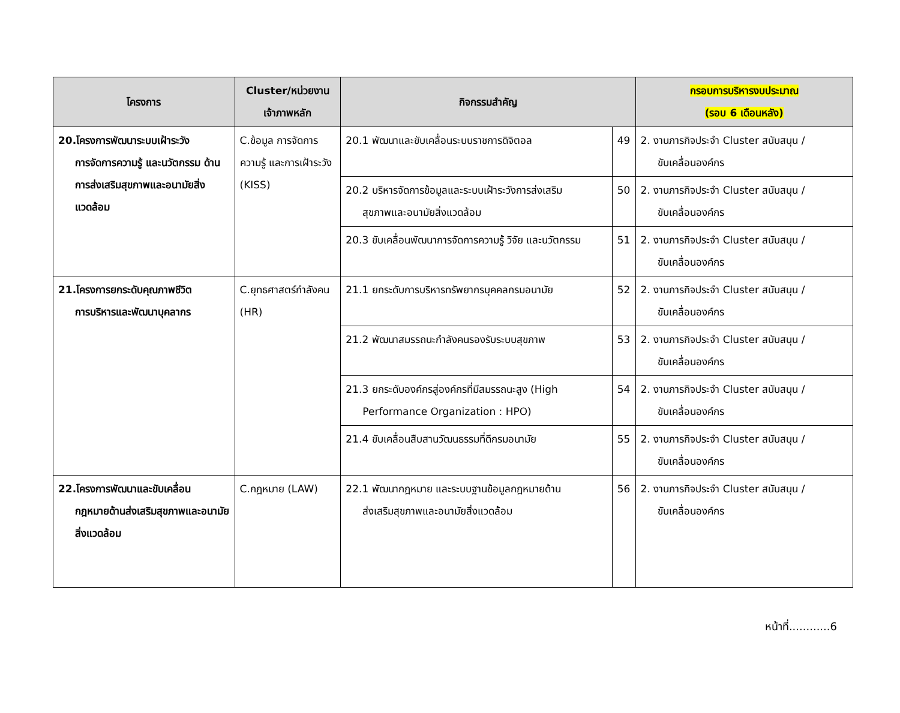| โครงการ | Cluster/หน่วยงาน เจ้าภาพหลัก | กิจกรรมสำคัญ | | กรอบการบริหารงบประมาณ (รอบ 6 เดือนหลัง) |
| --- | --- | --- | --- | --- |
| 20.โครงการพัฒนาระบบเฝ้าระวัง การจัดการความรู้ และนวัตกรรม ด้านการส่งเสริมสุขภาพและอนามัยสิ่งแวดล้อม | C.ข้อมูล การจัดการความรู้ และการเฝ้าระวัง (KISS) | 20.1 พัฒนาและขับเคลื่อนระบบราชการดิจิตอล | 49 | 2. งานภารกิจประจำ Cluster สนับสนุน / ขับเคลื่อนองค์กร |
| | | 20.2 บริหารจัดการข้อมูลและระบบเฝ้าระวังการส่งเสริม สุขภาพและอนามัยสิ่งแวดล้อม | 50 | 2. งานภารกิจประจำ Cluster สนับสนุน / ขับเคลื่อนองค์กร |
| | | 20.3 ขับเคลื่อนพัฒนาการจัดการความรู้ วิจัย และนวัตกรรม | 51 | 2. งานภารกิจประจำ Cluster สนับสนุน / ขับเคลื่อนองค์กร |
| 21.โครงการยกระดับคุณภาพชีวิต การบริหารและพัฒนาบุคลากร | C.ยุทธศาสตร์กำลังคน (HR) | 21.1 ยกระดับการบริหารทรัพยากรบุคคลกรมอนามัย | 52 | 2. งานภารกิจประจำ Cluster สนับสนุน / ขับเคลื่อนองค์กร |
| | | 21.2 พัฒนาสมรรถนะกำลังคนรองรับระบบสุขภาพ | 53 | 2. งานภารกิจประจำ Cluster สนับสนุน / ขับเคลื่อนองค์กร |
| | | 21.3 ยกระดับองค์กรสู่องค์กรที่มีสมรรถนะสูง (High Performance Organization : HPO) | 54 | 2. งานภารกิจประจำ Cluster สนับสนุน / ขับเคลื่อนองค์กร |
| | | 21.4 ขับเคลื่อนสืบสานวัฒนธรรมที่ดีกรมอนามัย | 55 | 2. งานภารกิจประจำ Cluster สนับสนุน / ขับเคลื่อนองค์กร |
| 22.โครงการพัฒนาและขับเคลื่อน กฎหมายด้านส่งเสริมสุขภาพและอนามัยสิ่งแวดล้อม | C.กฎหมาย (LAW) | 22.1 พัฒนากฎหมาย และระบบฐานข้อมูลกฎหมายด้าน ส่งเสริมสุขภาพและอนามัยสิ่งแวดล้อม | 56 | 2. งานภารกิจประจำ Cluster สนับสนุน / ขับเคลื่อนองค์กร |
หน้าที่............6